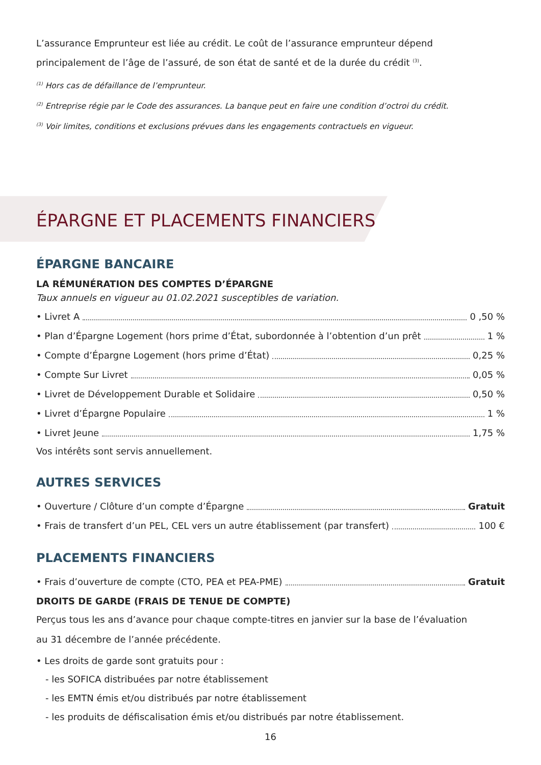L’assurance Emprunteur est liée au crédit. Le coût de l’assurance emprunteur dépend principalement de l’âge de l’assuré, de son état de santé et de la durée du crédit <sup>(3)</sup>.
<sup>(1)</sup> Hors cas de défaillance de l’emprunteur.
<sup>(2)</sup> Entreprise régie par le Code des assurances. La banque peut en faire une condition d’octroi du crédit.
<sup>(3)</sup> Voir limites, conditions et exclusions prévues dans les engagements contractuels en vigueur.
ÉPARGNE ET PLACEMENTS FINANCIERS
ÉPARGNE BANCAIRE
LA RÉMUNÉRATION DES COMPTES D’ÉPARGNE
Taux annuels en vigueur au 01.02.2021 susceptibles de variation.
• Livret A 0 ,50 %
• Plan d’Épargne Logement (hors prime d’État, subordonnée à l’obtention d’un prêt 1 %
• Compte d’Épargne Logement (hors prime d’État) 0,25 %
• Compte Sur Livret 0,05 %
• Livret de Développement Durable et Solidaire 0,50 %
• Livret d’Épargne Populaire 1 %
• Livret Jeune 1,75 %
Vos intérêts sont servis annuellement.
AUTRES SERVICES
• Ouverture / Clôture d’un compte d’Épargne Gratuit
• Frais de transfert d’un PEL, CEL vers un autre établissement (par transfert) 100 €
PLACEMENTS FINANCIERS
• Frais d’ouverture de compte (CTO, PEA et PEA-PME) Gratuit
DROITS DE GARDE (FRAIS DE TENUE DE COMPTE)
Perçus tous les ans d’avance pour chaque compte-titres en janvier sur la base de l’évaluation
au 31 décembre de l’année précédente.
• Les droits de garde sont gratuits pour :
- les SOFICA distribuées par notre établissement
- les EMTN émis et/ou distribués par notre établissement
- les produits de défiscalisation émis et/ou distribués par notre établissement.
16